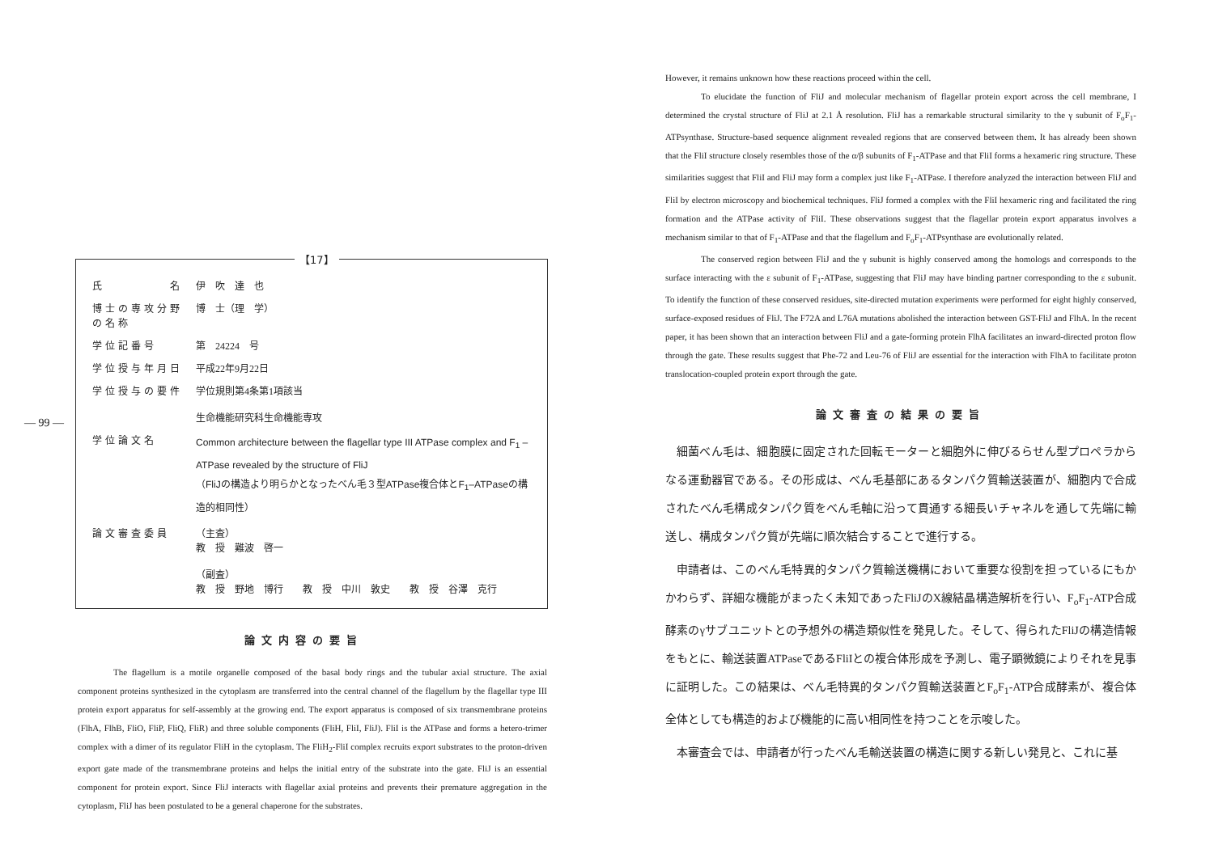— 99 —
【17】
| 氏 名 | 伊 吹 達 也 |
| 博士の専攻分野の名称 | 博 士（理 学） |
| 学位記番号 | 第 24224 号 |
| 学位授与年月日 | 平成22年9月22日 |
| 学位授与の要件 | 学位規則第4条第1項該当 生命機能研究科生命機能専攻 |
| 学位論文名 | Common architecture between the flagellar type III ATPase complex and F<sub>1</sub> –ATPase revealed by the structure of FliJ （FliJの構造より明らかとなったべん毛３型ATPase複合体とF<sub>1</sub>–ATPaseの構造的相同性） |
| 論文審査委員 | （主査） 教 授 難波 啓一 （副査） 教 授 野地 博行 教 授 中川 敦史 教 授 谷澤 克行 |
論文内容の要旨
The flagellum is a motile organelle composed of the basal body rings and the tubular axial structure. The axial component proteins synthesized in the cytoplasm are transferred into the central channel of the flagellum by the flagellar type III protein export apparatus for self-assembly at the growing end. The export apparatus is composed of six transmembrane proteins (FlhA, FlhB, FliO, FliP, FliQ, FliR) and three soluble components (FliH, FliI, FliJ). FliI is the ATPase and forms a hetero-trimer complex with a dimer of its regulator FliH in the cytoplasm. The FliH<sub>2</sub>-FliI complex recruits export substrates to the proton-driven export gate made of the transmembrane proteins and helps the initial entry of the substrate into the gate. FliJ is an essential component for protein export. Since FliJ interacts with flagellar axial proteins and prevents their premature aggregation in the cytoplasm, FliJ has been postulated to be a general chaperone for the substrates.
However, it remains unknown how these reactions proceed within the cell.
To elucidate the function of FliJ and molecular mechanism of flagellar protein export across the cell membrane, I determined the crystal structure of FliJ at 2.1 Å resolution. FliJ has a remarkable structural similarity to the γ subunit of F<sub>o</sub>F<sub>1</sub>-ATPsynthase. Structure-based sequence alignment revealed regions that are conserved between them. It has already been shown that the FliI structure closely resembles those of the α/β subunits of F<sub>1</sub>-ATPase and that FliI forms a hexameric ring structure. These similarities suggest that FliI and FliJ may form a complex just like F<sub>1</sub>-ATPase. I therefore analyzed the interaction between FliJ and FliI by electron microscopy and biochemical techniques. FliJ formed a complex with the FliI hexameric ring and facilitated the ring formation and the ATPase activity of FliI. These observations suggest that the flagellar protein export apparatus involves a mechanism similar to that of F<sub>1</sub>-ATPase and that the flagellum and F<sub>o</sub>F<sub>1</sub>-ATPsynthase are evolutionally related.
The conserved region between FliJ and the γ subunit is highly conserved among the homologs and corresponds to the surface interacting with the ε subunit of F<sub>1</sub>-ATPase, suggesting that FliJ may have binding partner corresponding to the ε subunit. To identify the function of these conserved residues, site-directed mutation experiments were performed for eight highly conserved, surface-exposed residues of FliJ. The F72A and L76A mutations abolished the interaction between GST-FliJ and FlhA. In the recent paper, it has been shown that an interaction between FliJ and a gate-forming protein FlhA facilitates an inward-directed proton flow through the gate. These results suggest that Phe-72 and Leu-76 of FliJ are essential for the interaction with FlhA to facilitate proton translocation-coupled protein export through the gate.
論文審査の結果の要旨
細菌べん毛は、細胞膜に固定された回転モーターと細胞外に伸びるらせん型プロペラからなる運動器官である。その形成は、べん毛基部にあるタンパク質輸送装置が、細胞内で合成されたべん毛構成タンパク質をべん毛軸に沿って貫通する細長いチャネルを通して先端に輸送し、構成タンパク質が先端に順次結合することで進行する。
申請者は、このべん毛特異的タンパク質輸送機構において重要な役割を担っているにもかかわらず、詳細な機能がまったく未知であったFliJのX線結晶構造解析を行い、F<sub>o</sub>F<sub>1</sub>-ATP合成酵素のγサブユニットとの予想外の構造類似性を発見した。そして、得られたFliJの構造情報をもとに、輸送装置ATPaseであるFliIとの複合体形成を予測し、電子顕微鏡によりそれを見事に証明した。この結果は、べん毛特異的タンパク質輸送装置とF<sub>o</sub>F<sub>1</sub>-ATP合成酵素が、複合体全体としても構造的および機能的に高い相同性を持つことを示唆した。
本審査会では、申請者が行ったべん毛輸送装置の構造に関する新しい発見と、これに基